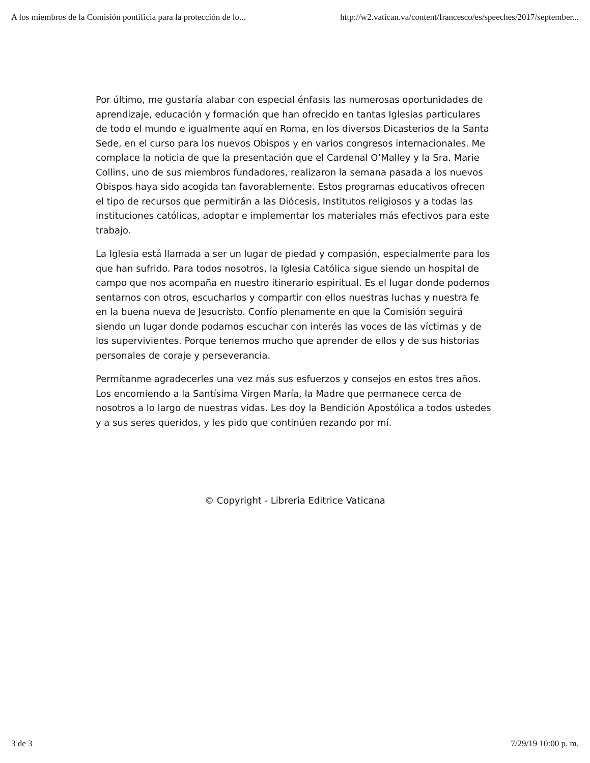A los miembros de la Comisión pontificia para la protección de lo... http://w2.vatican.va/content/francesco/es/speeches/2017/september...
Por último, me gustaría alabar con especial énfasis las numerosas oportunidades de aprendizaje, educación y formación que han ofrecido en tantas Iglesias particulares de todo el mundo e igualmente aquí en Roma, en los diversos Dicasterios de la Santa Sede, en el curso para los nuevos Obispos y en varios congresos internacionales. Me complace la noticia de que la presentación que el Cardenal O’Malley y la Sra. Marie Collins, uno de sus miembros fundadores, realizaron la semana pasada a los nuevos Obispos haya sido acogida tan favorablemente. Estos programas educativos ofrecen el tipo de recursos que permitirán a las Diócesis, Institutos religiosos y a todas las instituciones católicas, adoptar e implementar los materiales más efectivos para este trabajo.
La Iglesia está llamada a ser un lugar de piedad y compasión, especialmente para los que han sufrido. Para todos nosotros, la Iglesia Católica sigue siendo un hospital de campo que nos acompaña en nuestro itinerario espiritual. Es el lugar donde podemos sentarnos con otros, escucharlos y compartir con ellos nuestras luchas y nuestra fe en la buena nueva de Jesucristo. Confío plenamente en que la Comisión seguirá siendo un lugar donde podamos escuchar con interés las voces de las víctimas y de los supervivientes. Porque tenemos mucho que aprender de ellos y de sus historias personales de coraje y perseverancia.
Permítanme agradecerles una vez más sus esfuerzos y consejos en estos tres años. Los encomiendo a la Santísima Virgen María, la Madre que permanece cerca de nosotros a lo largo de nuestras vidas. Les doy la Bendición Apostólica a todos ustedes y a sus seres queridos, y les pido que continúen rezando por mí.
© Copyright - Libreria Editrice Vaticana
3 de 3 7/29/19 10:00 p. m.